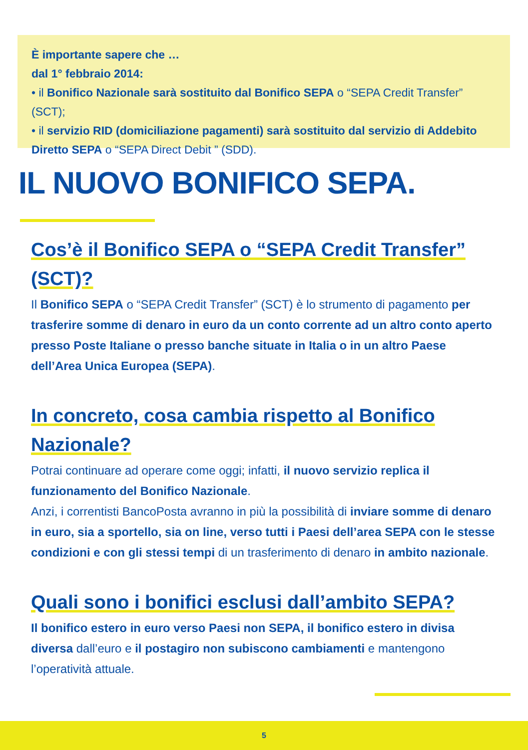È importante sapere che …
dal 1° febbraio 2014:
• il Bonifico Nazionale sarà sostituito dal Bonifico SEPA o “SEPA Credit Transfer” (SCT);
• il servizio RID (domiciliazione pagamenti) sarà sostituito dal servizio di Addebito Diretto SEPA o “SEPA Direct Debit ” (SDD).
IL NUOVO BONIFICO SEPA.
Cos’è il Bonifico SEPA o “SEPA Credit Transfer” (SCT)?
Il Bonifico SEPA o “SEPA Credit Transfer” (SCT) è lo strumento di pagamento per trasferire somme di denaro in euro da un conto corrente ad un altro conto aperto presso Poste Italiane o presso banche situate in Italia o in un altro Paese dell’Area Unica Europea (SEPA).
In concreto, cosa cambia rispetto al Bonifico Nazionale?
Potrai continuare ad operare come oggi; infatti, il nuovo servizio replica il funzionamento del Bonifico Nazionale.
Anzi, i correntisti BancoPosta avranno in più la possibilità di inviare somme di denaro in euro, sia a sportello, sia on line, verso tutti i Paesi dell’area SEPA con le stesse condizioni e con gli stessi tempi di un trasferimento di denaro in ambito nazionale.
Quali sono i bonifici esclusi dall’ambito SEPA?
Il bonifico estero in euro verso Paesi non SEPA, il bonifico estero in divisa diversa dall’euro e il postagiro non subiscono cambiamenti e mantengono l’operatività attuale.
5